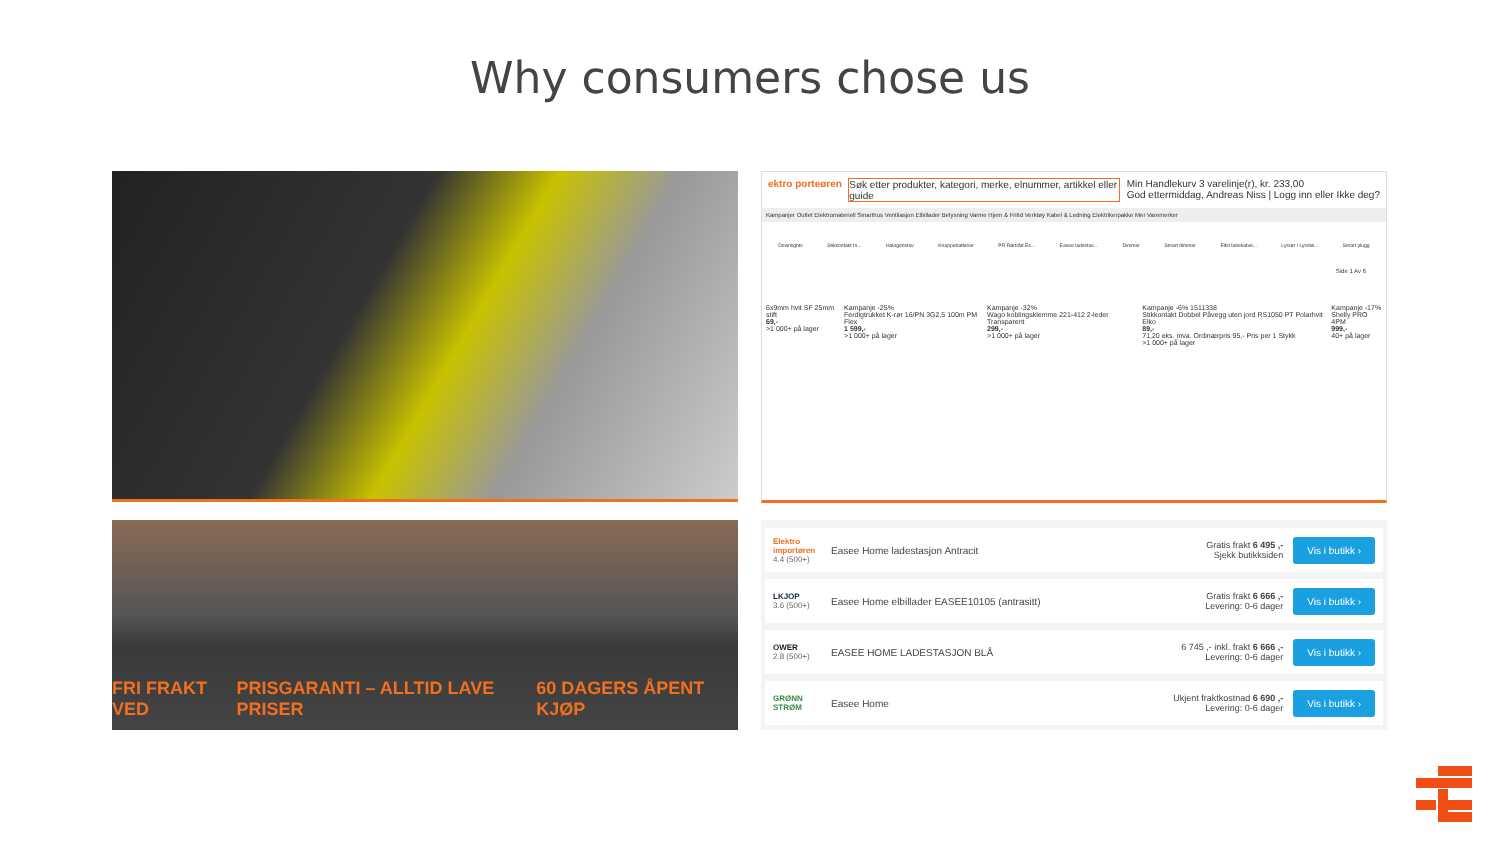Why consumers chose us
ektro porteøren Søk etter produkter, kategori, merke, elnummer, artikkel eller guide Min Handlekurv 3 varelinje(r), kr. 233,00
God ettermiddag, Andreas Niss | Logg inn eller Ikke deg?
Kampanjer Outlet Elektromateriell Smarthus Ventilasjon Elbillader Belysning Varme Hjem & Fritid Verktøy Kabel & Ledning Elektrikerpakke Mer Varemerker
Downlights Stikkontakt In... Halogenstav Knappebatterier PR Rørtråd Es... Easee ladestas... Dimmer Smart dimmer Elbil ladekabel... Lysrør / Lysstø... Smart plugg
Side 1 Av 6
6x9mm hvit SF 25mm stift
69,-
>1 000+ på lager Kampanje -25%
Ferdigtrukket K-rør 16/PN 3G2,5 100m PM Flex
1 599,-
>1 000+ på lager Kampanje -32%
Wago koblingsklemme 221-412 2-leder Transparent
299,-
>1 000+ på lager Kampanje -6% 1511338
Stikkontakt Dobbel Påvegg uten jord RS1050 PT Polarhvit Elko
89,-
71,20 eks. mva. Ordinærpris 95,- Pris per 1 Stykk
>1 000+ på lager Kampanje -17%
Shelly PRO 4PM
999,-
40+ på lager
FRI FRAKT VED PRISGARANTI – ALLTID LAVE PRISER 60 DAGERS ÅPENT KJØP
Elektro importøren
4.4 (500+)
Easee Home ladestasjon Antracit
Gratis frakt 6 495 ,-
Sjekk butikksiden
Vis i butikk ›
LKJOP
3.6 (500+)
Easee Home elbillader EASEE10105 (antrasitt)
Gratis frakt 6 666 ,-
Levering: 0-6 dager
Vis i butikk ›
OWER
2.8 (500+)
EASEE HOME LADESTASJON BLÅ
6 745 ,- inkl. frakt 6 666 ,-
Levering: 0-6 dager
Vis i butikk ›
GRØNN STRØM
Easee Home
Ukjent fraktkostnad 6 690 ,-
Levering: 0-6 dager
Vis i butikk ›